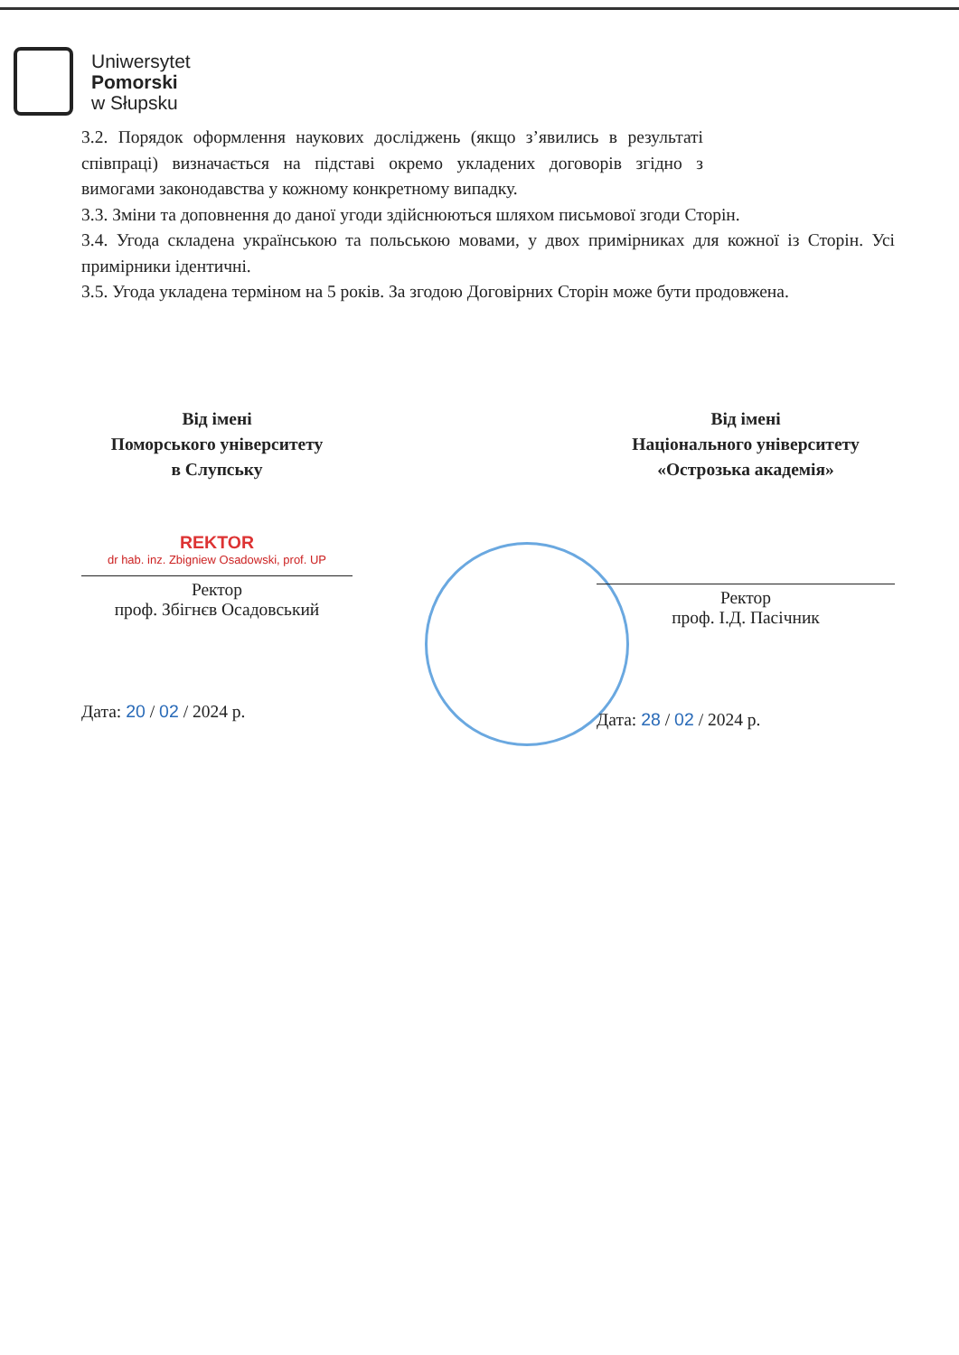Uniwersytet
Pomorski
w Słupsku
3.2. Порядок оформлення наукових досліджень (якщо з’явились в результаті співпраці) визначається на підставі окремо укладених договорів згідно з вимогами законодавства у кожному конкретному випадку.
3.3. Зміни та доповнення до даної угоди здійснюються шляхом письмової згоди Сторін.
3.4. Угода складена українською та польською мовами, у двох примірниках для кожної із Сторін. Усі примірники ідентичні.
3.5. Угода укладена терміном на 5 років. За згодою Договірних Сторін може бути продовжена.
Від імені
Поморського університету
в Слупську
REKTOR
dr hab. inz. Zbigniew Osadowski, prof. UP
Ректор
проф. Збігнєв Осадовський
Дата: 20 / 02 / 2024 р.
Від імені
Національного університету
«Острозька академія»
Ректор
проф. І.Д. Пасічник
Дата: 28 / 02 / 2024 р.